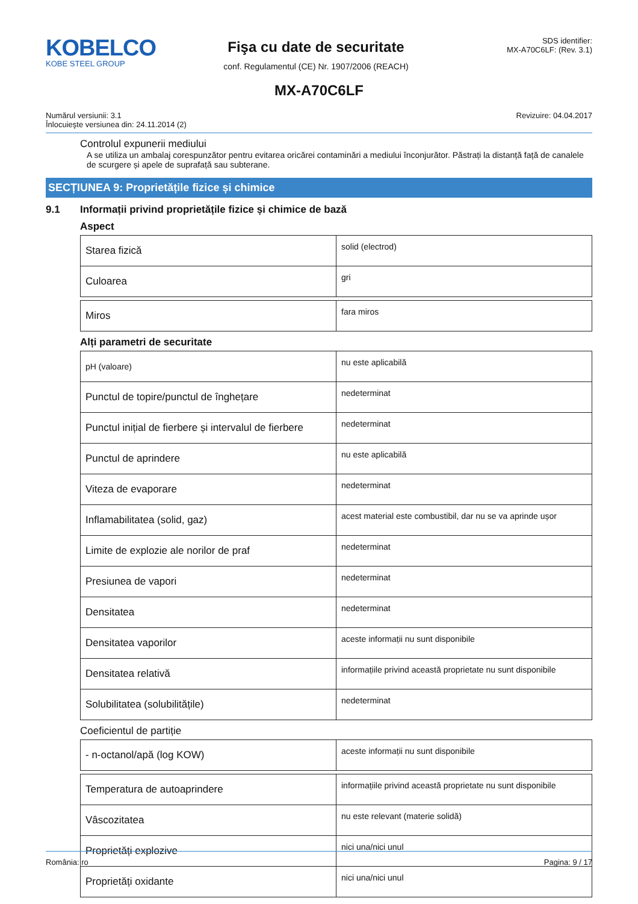KOBELCO
KOBE STEEL GROUP
Fişa cu date de securitate
conf. Regulamentul (CE) Nr. 1907/2006 (REACH)
SDS identifier:
MX-A70C6LF: (Rev. 3.1)
MX-A70C6LF
Numărul versiunii: 3.1
Înlocuieşte versiunea din: 24.11.2014 (2)
Revizuire: 04.04.2017
Controlul expunerii mediului
A se utiliza un ambalaj corespunzător pentru evitarea oricărei contaminări a mediului înconjurător. Păstrați la distanță față de canalele de scurgere și apele de suprafață sau subterane.
SECȚIUNEA 9: Proprietățile fizice și chimice
9.1 Informații privind proprietățile fizice și chimice de bază
Aspect
| Starea fizică | solid (electrod) |
| Culoarea | gri |
| Miros | fara miros |
Alți parametri de securitate
| pH (valoare) | nu este aplicabilă |
| Punctul de topire/punctul de înghețare | nedeterminat |
| Punctul inițial de fierbere și intervalul de fierbere | nedeterminat |
| Punctul de aprindere | nu este aplicabilă |
| Viteza de evaporare | nedeterminat |
| Inflamabilitatea (solid, gaz) | acest material este combustibil, dar nu se va aprinde ușor |
| Limite de explozie ale norilor de praf | nedeterminat |
| Presiunea de vapori | nedeterminat |
| Densitatea | nedeterminat |
| Densitatea vaporilor | aceste informații nu sunt disponibile |
| Densitatea relativă | informațiile privind această proprietate nu sunt disponibile |
| Solubilitatea (solubilitățile) | nedeterminat |
Coeficientul de partiție
| - n-octanol/apă (log KOW) | aceste informații nu sunt disponibile |
| Temperatura de autoaprindere | informațiile privind această proprietate nu sunt disponibile |
| Vâscozitatea | nu este relevant (materie solidă) |
| Proprietăți explozive | nici una/nici unul |
| Proprietăți oxidante | nici una/nici unul |
România: ro Pagina: 9 / 17